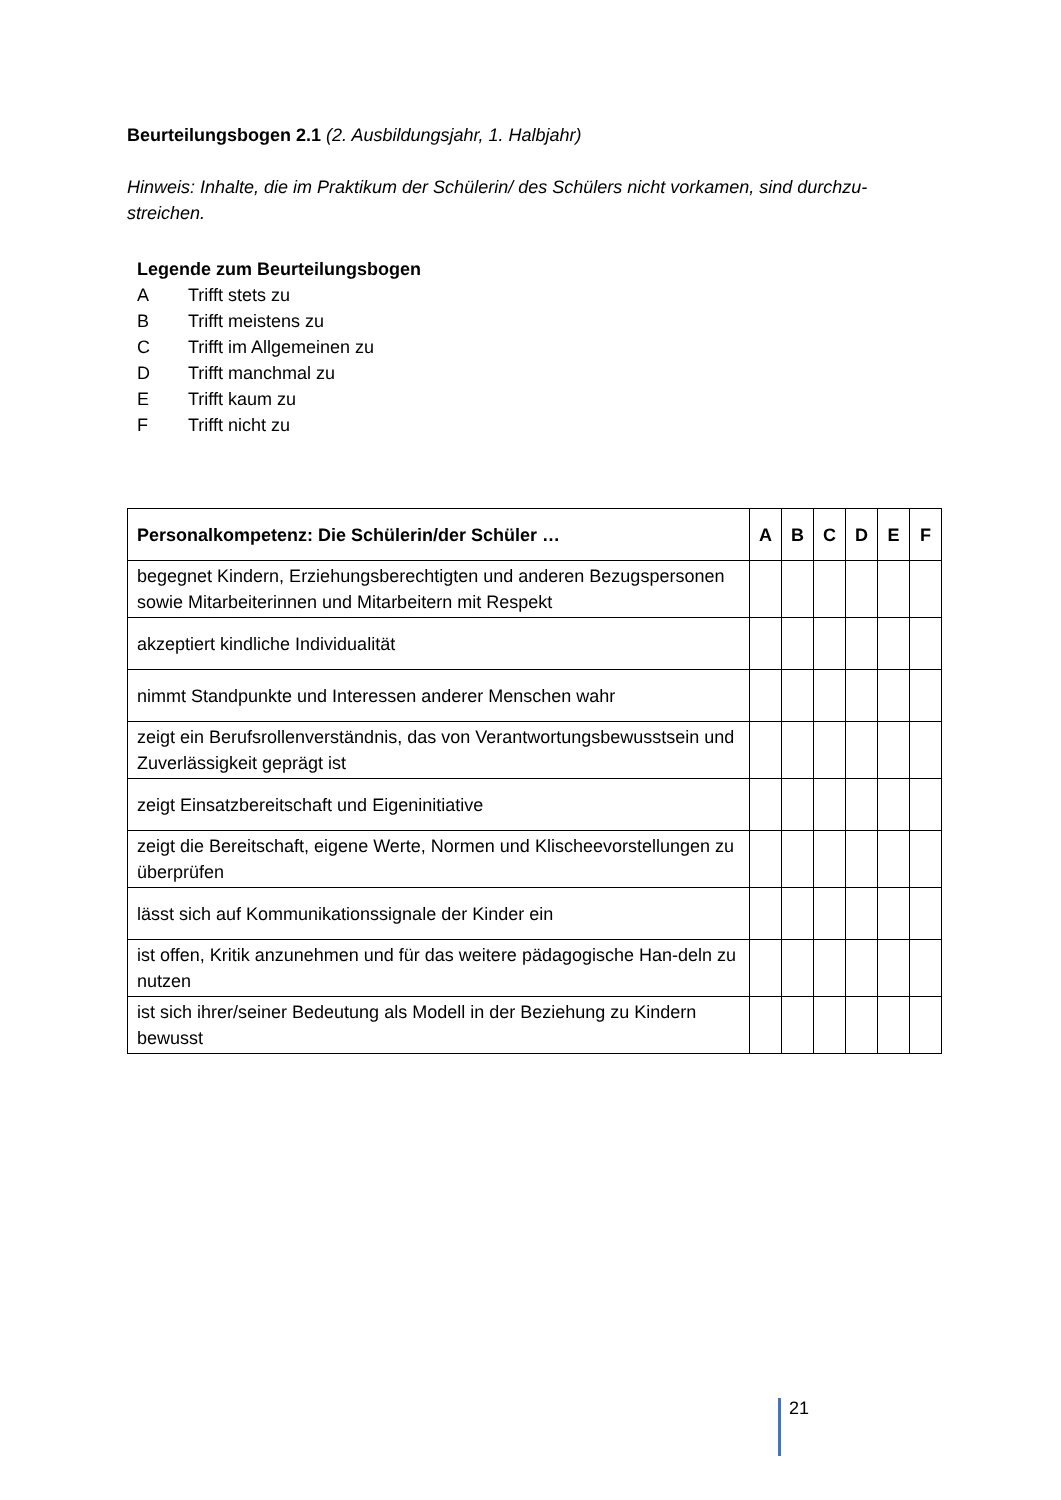Beurteilungsbogen 2.1 (2. Ausbildungsjahr, 1. Halbjahr)
Hinweis: Inhalte, die im Praktikum der Schülerin/ des Schülers nicht vorkamen, sind durchzu-streichen.
Legende zum Beurteilungsbogen
A Trifft stets zu
B Trifft meistens zu
C Trifft im Allgemeinen zu
D Trifft manchmal zu
E Trifft kaum zu
F Trifft nicht zu
| Personalkompetenz: Die Schülerin/der Schüler … | A | B | C | D | E | F |
| --- | --- | --- | --- | --- | --- | --- |
| begegnet Kindern, Erziehungsberechtigten und anderen Bezugspersonen sowie Mitarbeiterinnen und Mitarbeitern mit Respekt | | | | | | |
| akzeptiert kindliche Individualität | | | | | | |
| nimmt Standpunkte und Interessen anderer Menschen wahr | | | | | | |
| zeigt ein Berufsrollenverständnis, das von Verantwortungsbewusstsein und Zuverlässigkeit geprägt ist | | | | | | |
| zeigt Einsatzbereitschaft und Eigeninitiative | | | | | | |
| zeigt die Bereitschaft, eigene Werte, Normen und Klischeevorstellungen zu überprüfen | | | | | | |
| lässt sich auf Kommunikationssignale der Kinder ein | | | | | | |
| ist offen, Kritik anzunehmen und für das weitere pädagogische Han-deln zu nutzen | | | | | | |
| ist sich ihrer/seiner Bedeutung als Modell in der Beziehung zu Kindern bewusst | | | | | | |
21